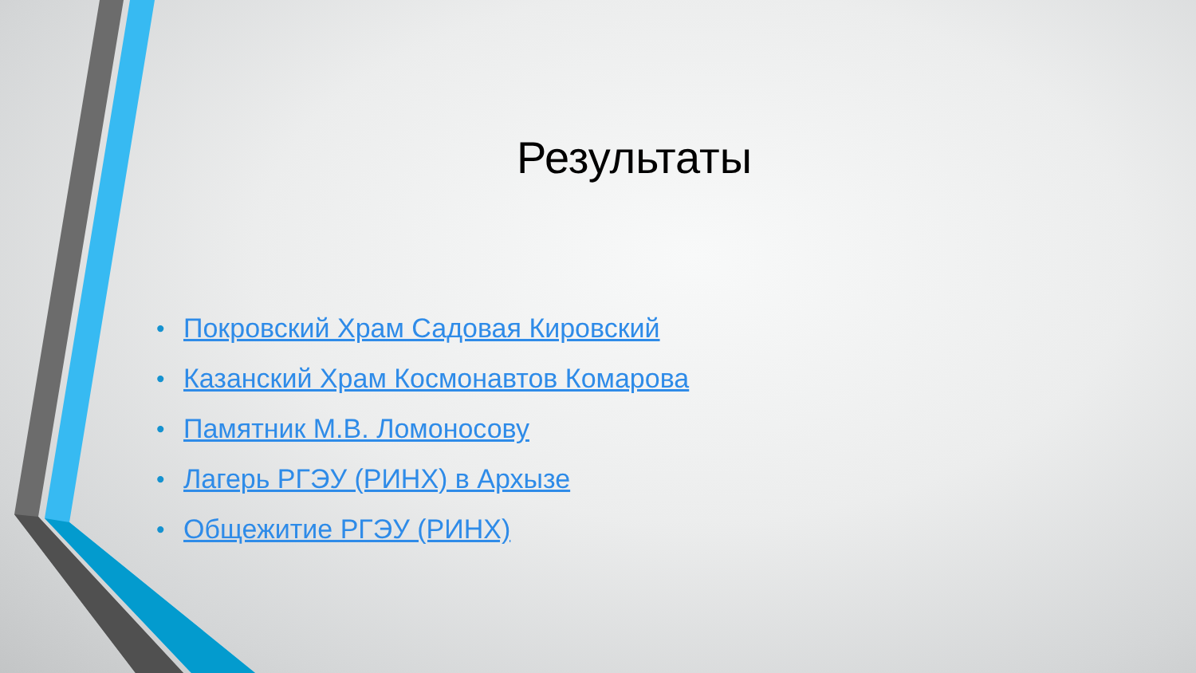Результаты
• Покровский Храм Садовая Кировский
• Казанский Храм Космонавтов Комарова
• Памятник М.В. Ломоносову
• Лагерь РГЭУ (РИНХ) в Архызе
• Общежитие РГЭУ (РИНХ)